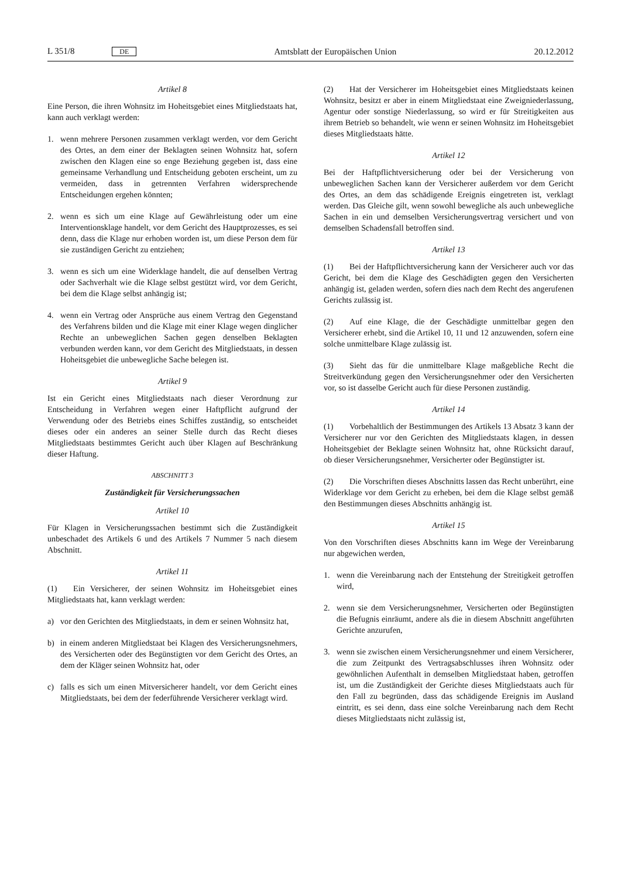L 351/8 DE Amtsblatt der Europäischen Union 20.12.2012
Artikel 8
Eine Person, die ihren Wohnsitz im Hoheitsgebiet eines Mitgliedstaats hat, kann auch verklagt werden:
1. wenn mehrere Personen zusammen verklagt werden, vor dem Gericht des Ortes, an dem einer der Beklagten seinen Wohnsitz hat, sofern zwischen den Klagen eine so enge Beziehung gegeben ist, dass eine gemeinsame Verhandlung und Entscheidung geboten erscheint, um zu vermeiden, dass in getrennten Verfahren widersprechende Entscheidungen ergehen könnten;
2. wenn es sich um eine Klage auf Gewährleistung oder um eine Interventionsklage handelt, vor dem Gericht des Hauptprozesses, es sei denn, dass die Klage nur erhoben worden ist, um diese Person dem für sie zuständigen Gericht zu entziehen;
3. wenn es sich um eine Widerklage handelt, die auf denselben Vertrag oder Sachverhalt wie die Klage selbst gestützt wird, vor dem Gericht, bei dem die Klage selbst anhängig ist;
4. wenn ein Vertrag oder Ansprüche aus einem Vertrag den Gegenstand des Verfahrens bilden und die Klage mit einer Klage wegen dinglicher Rechte an unbeweglichen Sachen gegen denselben Beklagten verbunden werden kann, vor dem Gericht des Mitgliedstaats, in dessen Hoheitsgebiet die unbewegliche Sache belegen ist.
Artikel 9
Ist ein Gericht eines Mitgliedstaats nach dieser Verordnung zur Entscheidung in Verfahren wegen einer Haftpflicht aufgrund der Verwendung oder des Betriebs eines Schiffes zuständig, so entscheidet dieses oder ein anderes an seiner Stelle durch das Recht dieses Mitgliedstaats bestimmtes Gericht auch über Klagen auf Beschränkung dieser Haftung.
ABSCHNITT 3
Zuständigkeit für Versicherungssachen
Artikel 10
Für Klagen in Versicherungssachen bestimmt sich die Zuständigkeit unbeschadet des Artikels 6 und des Artikels 7 Nummer 5 nach diesem Abschnitt.
Artikel 11
(1) Ein Versicherer, der seinen Wohnsitz im Hoheitsgebiet eines Mitgliedstaats hat, kann verklagt werden:
a) vor den Gerichten des Mitgliedstaats, in dem er seinen Wohnsitz hat,
b) in einem anderen Mitgliedstaat bei Klagen des Versicherungsnehmers, des Versicherten oder des Begünstigten vor dem Gericht des Ortes, an dem der Kläger seinen Wohnsitz hat, oder
c) falls es sich um einen Mitversicherer handelt, vor dem Gericht eines Mitgliedstaats, bei dem der federführende Versicherer verklagt wird.
(2) Hat der Versicherer im Hoheitsgebiet eines Mitgliedstaats keinen Wohnsitz, besitzt er aber in einem Mitgliedstaat eine Zweigniederlassung, Agentur oder sonstige Niederlassung, so wird er für Streitigkeiten aus ihrem Betrieb so behandelt, wie wenn er seinen Wohnsitz im Hoheitsgebiet dieses Mitgliedstaats hätte.
Artikel 12
Bei der Haftpflichtversicherung oder bei der Versicherung von unbeweglichen Sachen kann der Versicherer außerdem vor dem Gericht des Ortes, an dem das schädigende Ereignis eingetreten ist, verklagt werden. Das Gleiche gilt, wenn sowohl bewegliche als auch unbewegliche Sachen in ein und demselben Versicherungsvertrag versichert und von demselben Schadensfall betroffen sind.
Artikel 13
(1) Bei der Haftpflichtversicherung kann der Versicherer auch vor das Gericht, bei dem die Klage des Geschädigten gegen den Versicherten anhängig ist, geladen werden, sofern dies nach dem Recht des angerufenen Gerichts zulässig ist.
(2) Auf eine Klage, die der Geschädigte unmittelbar gegen den Versicherer erhebt, sind die Artikel 10, 11 und 12 anzuwenden, sofern eine solche unmittelbare Klage zulässig ist.
(3) Sieht das für die unmittelbare Klage maßgebliche Recht die Streitverkündung gegen den Versicherungsnehmer oder den Versicherten vor, so ist dasselbe Gericht auch für diese Personen zuständig.
Artikel 14
(1) Vorbehaltlich der Bestimmungen des Artikels 13 Absatz 3 kann der Versicherer nur vor den Gerichten des Mitgliedstaats klagen, in dessen Hoheitsgebiet der Beklagte seinen Wohnsitz hat, ohne Rücksicht darauf, ob dieser Versicherungsnehmer, Versicherter oder Begünstigter ist.
(2) Die Vorschriften dieses Abschnitts lassen das Recht unberührt, eine Widerklage vor dem Gericht zu erheben, bei dem die Klage selbst gemäß den Bestimmungen dieses Abschnitts anhängig ist.
Artikel 15
Von den Vorschriften dieses Abschnitts kann im Wege der Vereinbarung nur abgewichen werden,
1. wenn die Vereinbarung nach der Entstehung der Streitigkeit getroffen wird,
2. wenn sie dem Versicherungsnehmer, Versicherten oder Begünstigten die Befugnis einräumt, andere als die in diesem Abschnitt angeführten Gerichte anzurufen,
3. wenn sie zwischen einem Versicherungsnehmer und einem Versicherer, die zum Zeitpunkt des Vertragsabschlusses ihren Wohnsitz oder gewöhnlichen Aufenthalt in demselben Mitgliedstaat haben, getroffen ist, um die Zuständigkeit der Gerichte dieses Mitgliedstaats auch für den Fall zu begründen, dass das schädigende Ereignis im Ausland eintritt, es sei denn, dass eine solche Vereinbarung nach dem Recht dieses Mitgliedstaats nicht zulässig ist,